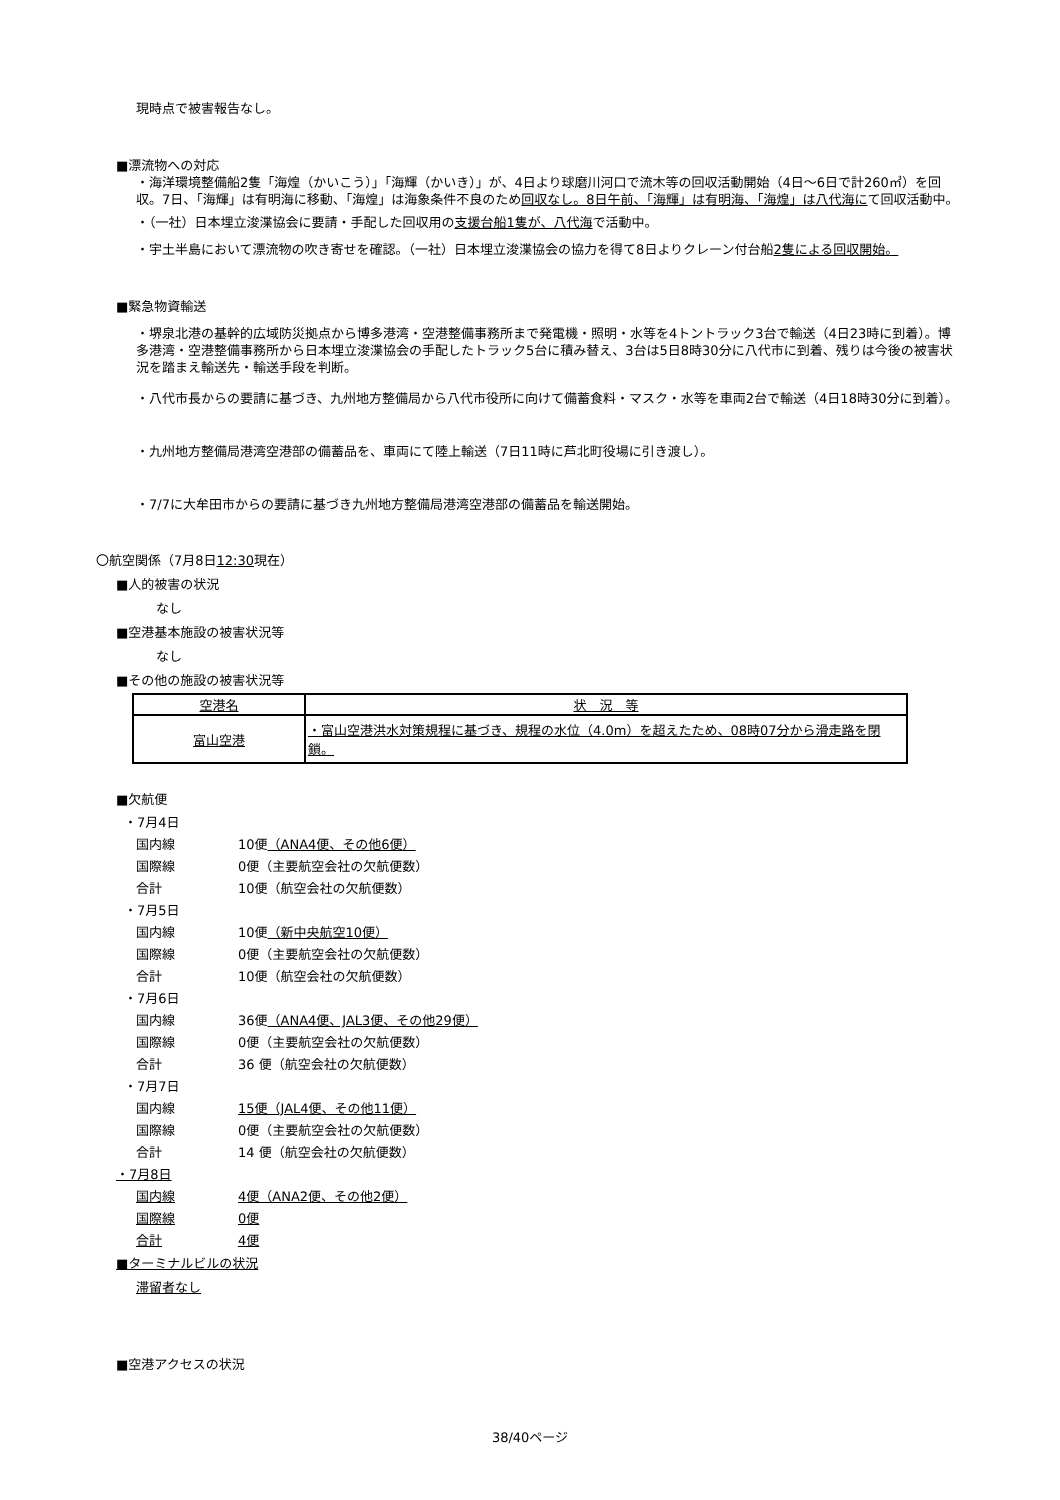現時点で被害報告なし。
■漂流物への対応
・海洋環境整備船2隻「海煌（かいこう）」「海輝（かいき）」が、4日より球磨川河口で流木等の回収活動開始（4日～6日で計260㎥）を回収。7日、「海輝」は有明海に移動、「海煌」は海象条件不良のため回収なし。8日午前、「海輝」は有明海、「海煌」は八代海にて回収活動中。
・（一社）日本埋立浚渫協会に要請・手配した回収用の支援台船1隻が、八代海で活動中。
・宇土半島において漂流物の吹き寄せを確認。（一社）日本埋立浚渫協会の協力を得て8日よりクレーン付台船2隻による回収開始。
■緊急物資輸送
・堺泉北港の基幹的広域防災拠点から博多港湾・空港整備事務所まで発電機・照明・水等を4トントラック3台で輸送（4日23時に到着）。博多港湾・空港整備事務所から日本埋立浚渫協会の手配したトラック5台に積み替え、3台は5日8時30分に八代市に到着、残りは今後の被害状況を踏まえ輸送先・輸送手段を判断。
・八代市長からの要請に基づき、九州地方整備局から八代市役所に向けて備蓄食料・マスク・水等を車両2台で輸送（4日18時30分に到着）。
・九州地方整備局港湾空港部の備蓄品を、車両にて陸上輸送（7日11時に芦北町役場に引き渡し）。
・7/7に大牟田市からの要請に基づき九州地方整備局港湾空港部の備蓄品を輸送開始。
〇航空関係（7月8日12:30現在）
■人的被害の状況
なし
■空港基本施設の被害状況等
なし
■その他の施設の被害状況等
| 空港名 | 状 況 等 |
| --- | --- |
| 富山空港 | ・富山空港洪水対策規程に基づき、規程の水位（4.0m）を超えたため、08時07分から滑走路を閉鎖。 |
■欠航便
・7月4日
国内線 10便（ANA4便、その他6便）
国際線 0便（主要航空会社の欠航便数）
合計 10便（航空会社の欠航便数）
・7月5日
国内線 10便（新中央航空10便）
国際線 0便（主要航空会社の欠航便数）
合計 10便（航空会社の欠航便数）
・7月6日
国内線 36便（ANA4便、JAL3便、その他29便）
国際線 0便（主要航空会社の欠航便数）
合計 36 便（航空会社の欠航便数）
・7月7日
国内線 15便（JAL4便、その他11便）
国際線 0便（主要航空会社の欠航便数）
合計 14 便（航空会社の欠航便数）
・7月8日
国内線 4便（ANA2便、その他2便）
国際線 0便
合計 4便
■ターミナルビルの状況
滞留者なし
■空港アクセスの状況
38/40ページ